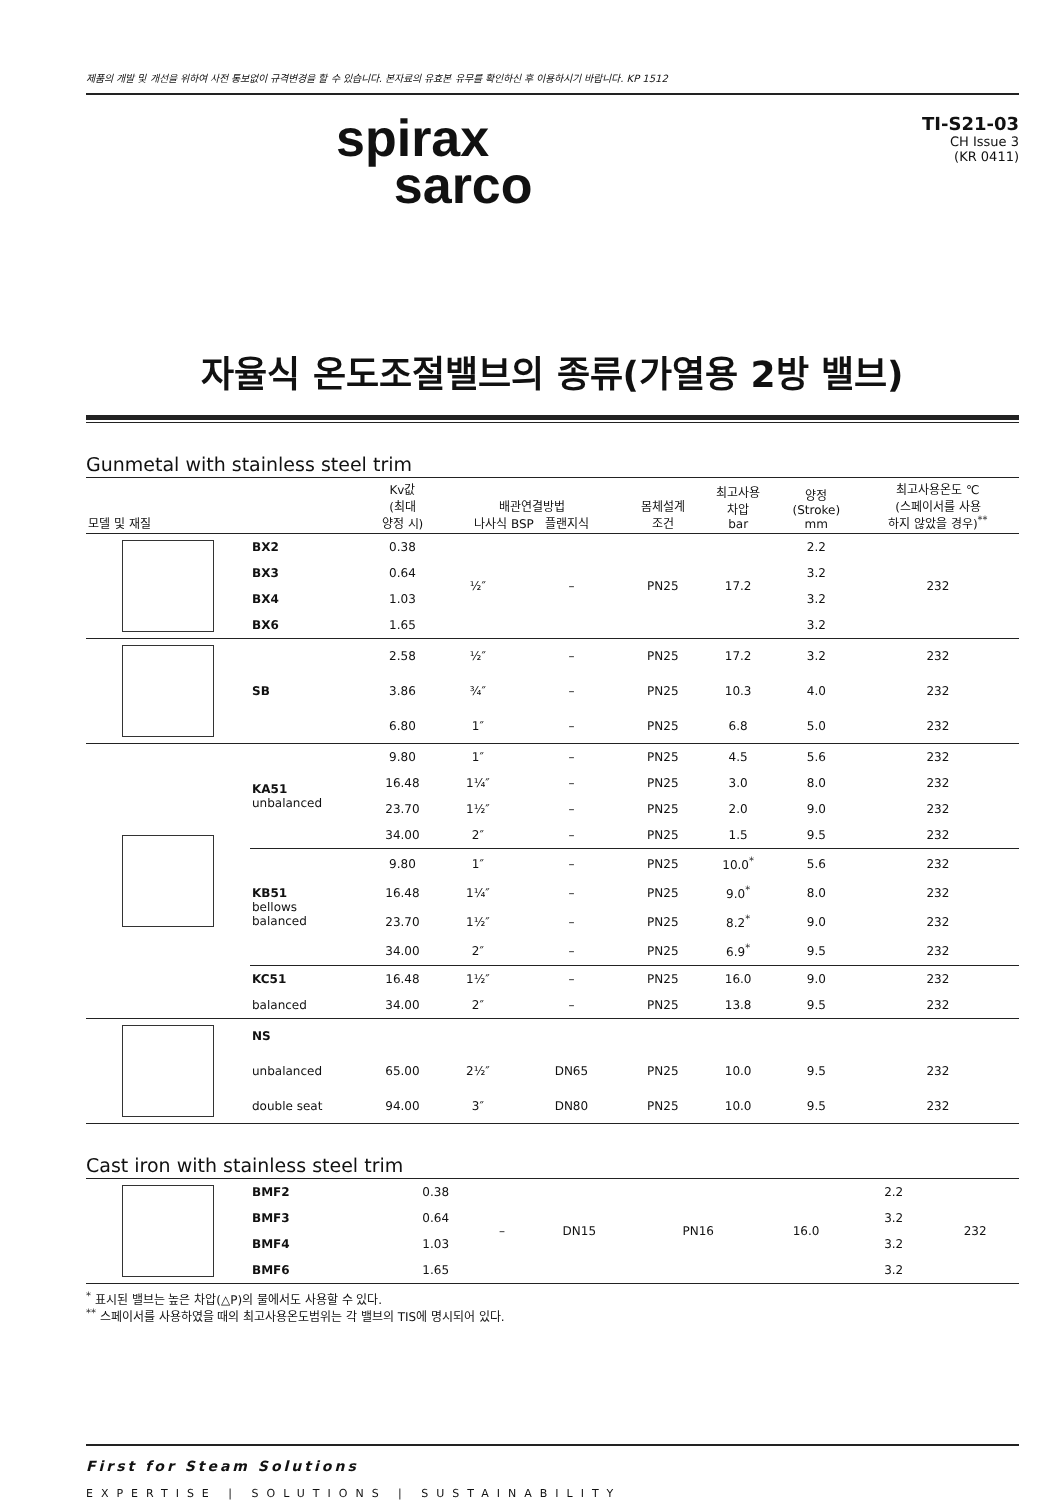제품의 개발 및 개선을 위하여 사전 통보없이 규격변경을 할 수 있습니다. 본자료의 유효본 유무를 확인하신 후 이용하시기 바랍니다. KP 1512
spirax
sarco
TI-S21-03
CH Issue 3
(KR 0411)
자율식 온도조절밸브의 종류(가열용 2방 밸브)
Gunmetal with stainless steel trim
| 모델 및 재질 | | Kv값 (최대 양정 시) | 배관연결방법 나사식 BSP 플랜지식 | | 몸체설계 조건 | 최고사용 차압 bar | 양정 (Stroke) mm | 최고사용온도 ℃ (스페이서를 사용 하지 않았을 경우)<sup>**</sup> |
| --- | --- | --- | --- | --- | --- | --- | --- | --- |
| | BX2 | 0.38 | ½″ | – | PN25 | 17.2 | 2.2 | 232 |
| | BX3 | 0.64 | | | | | 3.2 | |
| | BX4 | 1.03 | | | | | 3.2 | |
| | BX6 | 1.65 | | | | | 3.2 | |
| | SB | 2.58 | ½″ | – | PN25 | 17.2 | 3.2 | 232 |
| | | 3.86 | ¾″ | – | PN25 | 10.3 | 4.0 | 232 |
| | | 6.80 | 1″ | – | PN25 | 6.8 | 5.0 | 232 |
| | KA51 unbalanced | 9.80 | 1″ | – | PN25 | 4.5 | 5.6 | 232 |
| | | 16.48 | 1¼″ | – | PN25 | 3.0 | 8.0 | 232 |
| | | 23.70 | 1½″ | – | PN25 | 2.0 | 9.0 | 232 |
| | | 34.00 | 2″ | – | PN25 | 1.5 | 9.5 | 232 |
| | KB51 bellows balanced | 9.80 | 1″ | – | PN25 | 10.0<sup>*</sup> | 5.6 | 232 |
| | | 16.48 | 1¼″ | – | PN25 | 9.0<sup>*</sup> | 8.0 | 232 |
| | | 23.70 | 1½″ | – | PN25 | 8.2<sup>*</sup> | 9.0 | 232 |
| | | 34.00 | 2″ | – | PN25 | 6.9<sup>*</sup> | 9.5 | 232 |
| | KC51 | 16.48 | 1½″ | – | PN25 | 16.0 | 9.0 | 232 |
| | balanced | 34.00 | 2″ | – | PN25 | 13.8 | 9.5 | 232 |
| | NS | | | | | | | |
| | unbalanced | 65.00 | 2½″ | DN65 | PN25 | 10.0 | 9.5 | 232 |
| | double seat | 94.00 | 3″ | DN80 | PN25 | 10.0 | 9.5 | 232 |
Cast iron with stainless steel trim
| | BMF2 | 0.38 | – | DN15 | PN16 | 16.0 | 2.2 | 232 |
| | BMF3 | 0.64 | | | | | 3.2 | |
| | BMF4 | 1.03 | | | | | 3.2 | |
| | BMF6 | 1.65 | | | | | 3.2 | |
<sup>*</sup> 표시된 밸브는 높은 차압(△P)의 물에서도 사용할 수 있다.
<sup>**</sup> 스페이서를 사용하였을 때의 최고사용온도범위는 각 밸브의 TIS에 명시되어 있다.
First for Steam Solutions
EXPERTISE | SOLUTIONS | SUSTAINABILITY